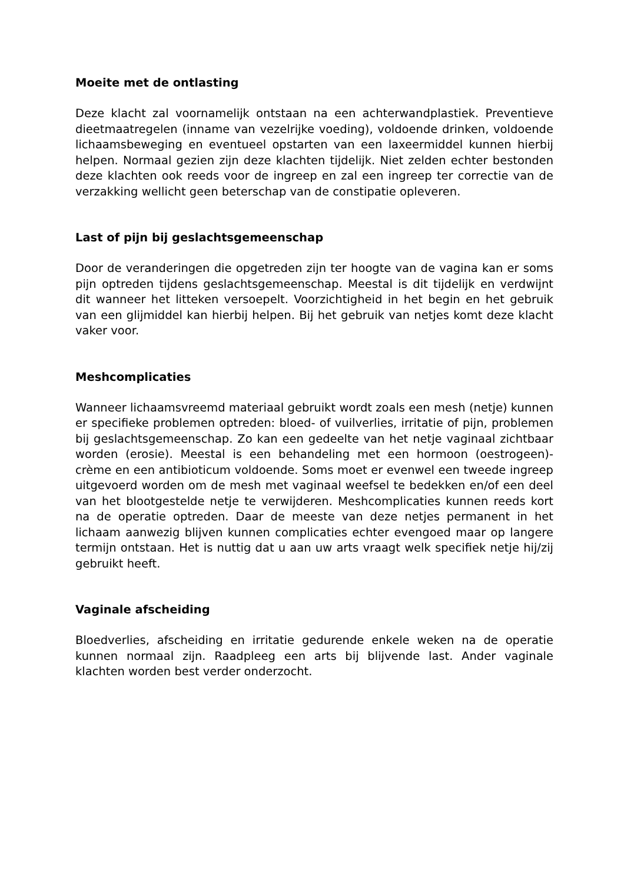Moeite met de ontlasting
Deze klacht zal voornamelijk ontstaan na een achterwandplastiek. Preventieve dieetmaatregelen (inname van vezelrijke voeding), voldoende drinken, voldoende lichaamsbeweging en eventueel opstarten van een laxeermiddel kunnen hierbij helpen. Normaal gezien zijn deze klachten tijdelijk. Niet zelden echter bestonden deze klachten ook reeds voor de ingreep en zal een ingreep ter correctie van de verzakking wellicht geen beterschap van de constipatie opleveren.
Last of pijn bij geslachtsgemeenschap
Door de veranderingen die opgetreden zijn ter hoogte van de vagina kan er soms pijn optreden tijdens geslachtsgemeenschap. Meestal is dit tijdelijk en verdwijnt dit wanneer het litteken versoepelt. Voorzichtigheid in het begin en het gebruik van een glijmiddel kan hierbij helpen. Bij het gebruik van netjes komt deze klacht vaker voor.
Meshcomplicaties
Wanneer lichaamsvreemd materiaal gebruikt wordt zoals een mesh (netje) kunnen er specifieke problemen optreden: bloed- of vuilverlies, irritatie of pijn, problemen bij geslachtsgemeenschap. Zo kan een gedeelte van het netje vaginaal zichtbaar worden (erosie). Meestal is een behandeling met een hormoon (oestrogeen)-crème en een antibioticum voldoende. Soms moet er evenwel een tweede ingreep uitgevoerd worden om de mesh met vaginaal weefsel te bedekken en/of een deel van het blootgestelde netje te verwijderen. Meshcomplicaties kunnen reeds kort na de operatie optreden. Daar de meeste van deze netjes permanent in het lichaam aanwezig blijven kunnen complicaties echter evengoed maar op langere termijn ontstaan. Het is nuttig dat u aan uw arts vraagt welk specifiek netje hij/zij gebruikt heeft.
Vaginale afscheiding
Bloedverlies, afscheiding en irritatie gedurende enkele weken na de operatie kunnen normaal zijn. Raadpleeg een arts bij blijvende last. Ander vaginale klachten worden best verder onderzocht.